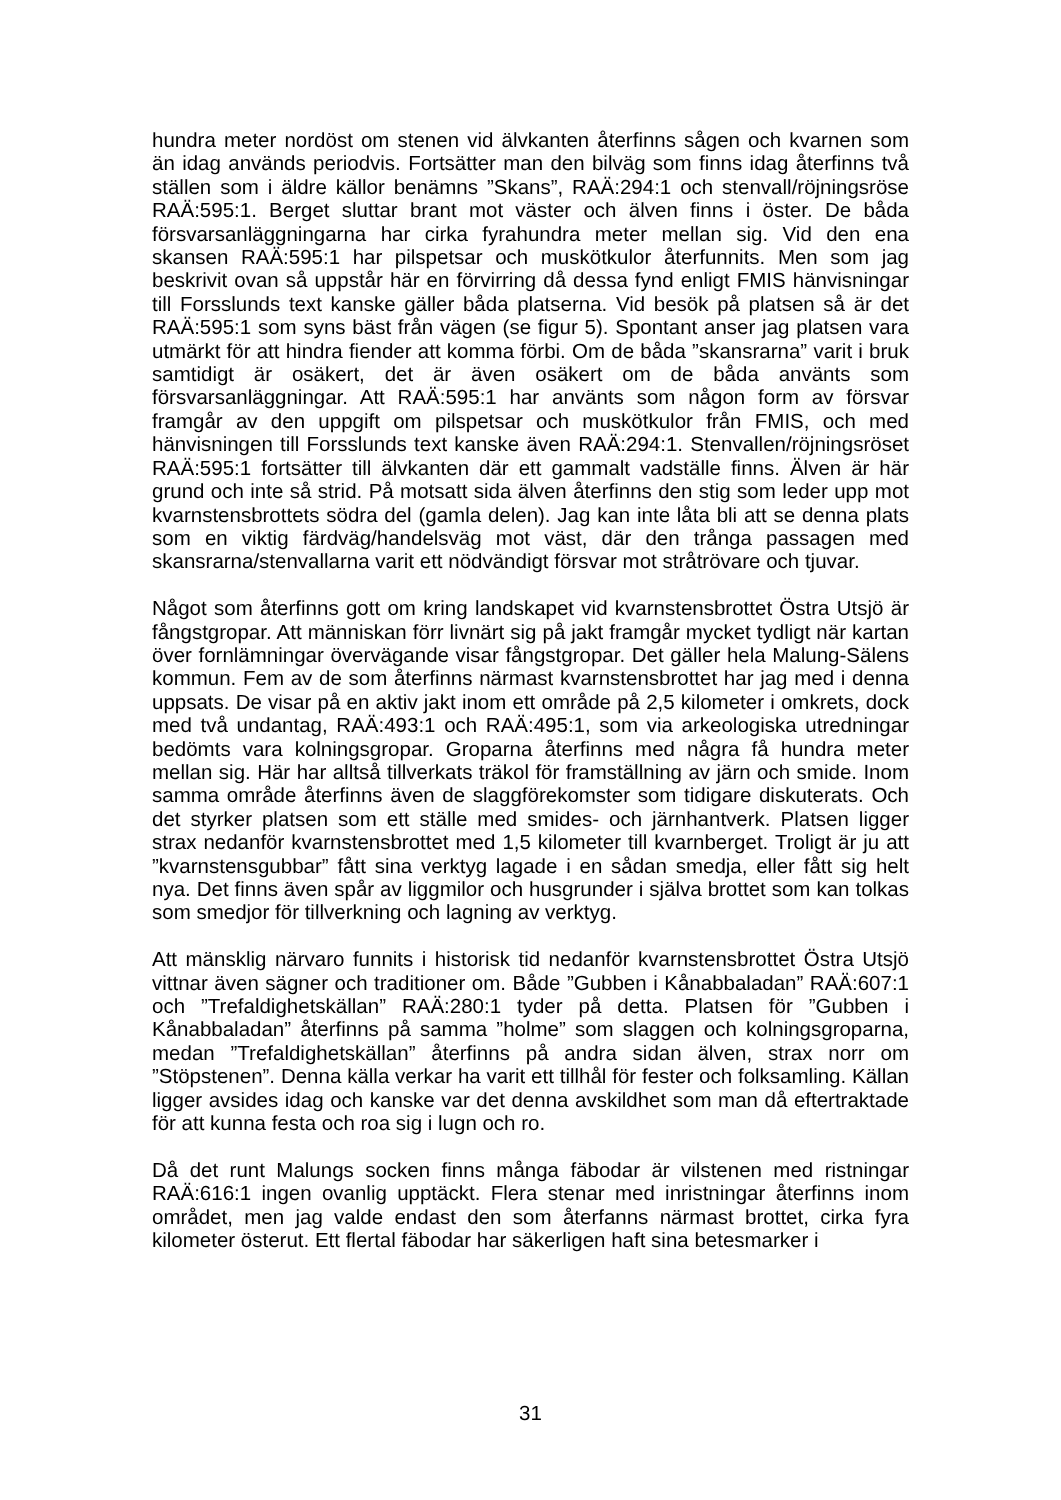hundra meter nordöst om stenen vid älvkanten återfinns sågen och kvarnen som än idag används periodvis. Fortsätter man den bilväg som finns idag återfinns två ställen som i äldre källor benämns ”Skans”, RAÄ:294:1 och stenvall/röjningsröse RAÄ:595:1. Berget sluttar brant mot väster och älven finns i öster. De båda försvarsanläggningarna har cirka fyrahundra meter mellan sig. Vid den ena skansen RAÄ:595:1 har pilspetsar och muskötkulor återfunnits. Men som jag beskrivit ovan så uppstår här en förvirring då dessa fynd enligt FMIS hänvisningar till Forsslunds text kanske gäller båda platserna. Vid besök på platsen så är det RAÄ:595:1 som syns bäst från vägen (se figur 5). Spontant anser jag platsen vara utmärkt för att hindra fiender att komma förbi. Om de båda ”skansrarna” varit i bruk samtidigt är osäkert, det är även osäkert om de båda använts som försvarsanläggningar. Att RAÄ:595:1 har använts som någon form av försvar framgår av den uppgift om pilspetsar och muskötkulor från FMIS, och med hänvisningen till Forsslunds text kanske även RAÄ:294:1. Stenvallen/röjningsröset RAÄ:595:1 fortsätter till älvkanten där ett gammalt vadställe finns. Älven är här grund och inte så strid. På motsatt sida älven återfinns den stig som leder upp mot kvarnstensbrottets södra del (gamla delen). Jag kan inte låta bli att se denna plats som en viktig färdväg/handelsväg mot väst, där den trånga passagen med skansrarna/stenvallarna varit ett nödvändigt försvar mot stråtrövare och tjuvar.
Något som återfinns gott om kring landskapet vid kvarnstensbrottet Östra Utsjö är fångstgropar. Att människan förr livnärt sig på jakt framgår mycket tydligt när kartan över fornlämningar övervägande visar fångstgropar. Det gäller hela Malung-Sälens kommun. Fem av de som återfinns närmast kvarnstensbrottet har jag med i denna uppsats. De visar på en aktiv jakt inom ett område på 2,5 kilometer i omkrets, dock med två undantag, RAÄ:493:1 och RAÄ:495:1, som via arkeologiska utredningar bedömts vara kolningsgropar. Groparna återfinns med några få hundra meter mellan sig. Här har alltså tillverkats träkol för framställning av järn och smide. Inom samma område återfinns även de slaggförekomster som tidigare diskuterats. Och det styrker platsen som ett ställe med smides- och järnhantverk. Platsen ligger strax nedanför kvarnstensbrottet med 1,5 kilometer till kvarnberget. Troligt är ju att ”kvarnstensgubbar” fått sina verktyg lagade i en sådan smedja, eller fått sig helt nya. Det finns även spår av liggmilor och husgrunder i själva brottet som kan tolkas som smedjor för tillverkning och lagning av verktyg.
Att mänsklig närvaro funnits i historisk tid nedanför kvarnstensbrottet Östra Utsjö vittnar även sägner och traditioner om. Både ”Gubben i Kånabbaladan” RAÄ:607:1 och ”Trefaldighetskällan” RAÄ:280:1 tyder på detta. Platsen för ”Gubben i Kånabbaladan” återfinns på samma ”holme” som slaggen och kolningsgroparna, medan ”Trefaldighetskällan” återfinns på andra sidan älven, strax norr om ”Stöpstenen”. Denna källa verkar ha varit ett tillhål för fester och folksamling. Källan ligger avsides idag och kanske var det denna avskildhet som man då eftertraktade för att kunna festa och roa sig i lugn och ro.
Då det runt Malungs socken finns många fäbodar är vilstenen med ristningar RAÄ:616:1 ingen ovanlig upptäckt. Flera stenar med inristningar återfinns inom området, men jag valde endast den som återfanns närmast brottet, cirka fyra kilometer österut. Ett flertal fäbodar har säkerligen haft sina betesmarker i
31